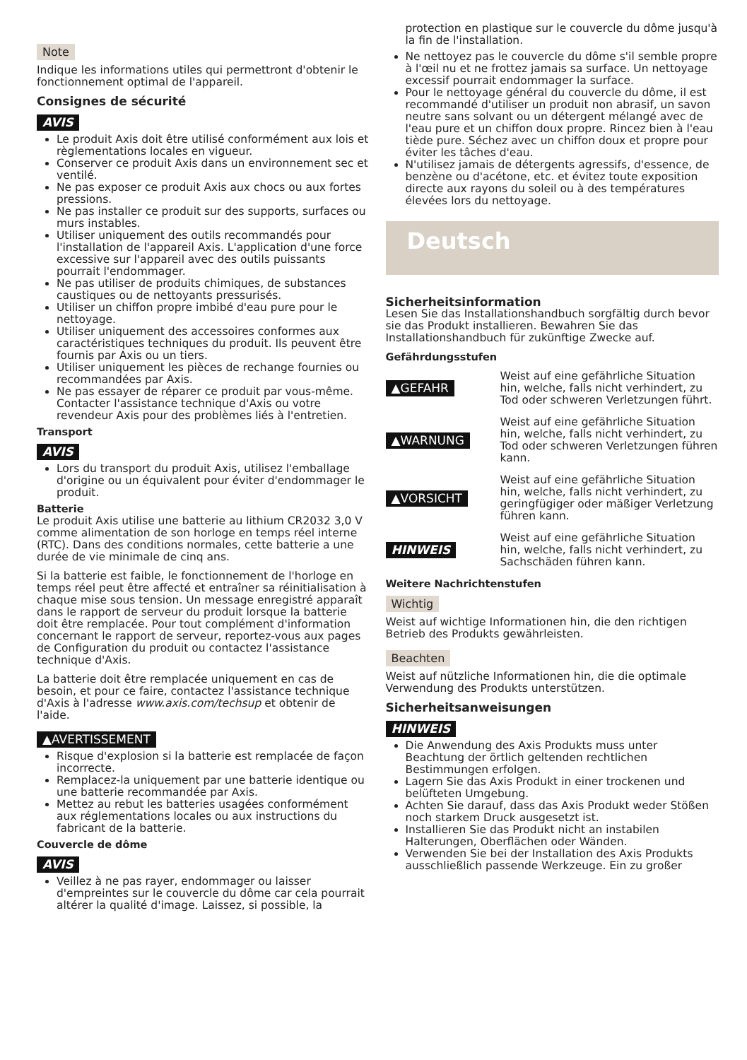Note
Indique les informations utiles qui permettront d'obtenir le fonctionnement optimal de l'appareil.
Consignes de sécurité
AVIS
Le produit Axis doit être utilisé conformément aux lois et règlementations locales en vigueur.
Conserver ce produit Axis dans un environnement sec et ventilé.
Ne pas exposer ce produit Axis aux chocs ou aux fortes pressions.
Ne pas installer ce produit sur des supports, surfaces ou murs instables.
Utiliser uniquement des outils recommandés pour l'installation de l'appareil Axis. L'application d'une force excessive sur l'appareil avec des outils puissants pourrait l'endommager.
Ne pas utiliser de produits chimiques, de substances caustiques ou de nettoyants pressurisés.
Utiliser un chiffon propre imbibé d'eau pure pour le nettoyage.
Utiliser uniquement des accessoires conformes aux caractéristiques techniques du produit. Ils peuvent être fournis par Axis ou un tiers.
Utiliser uniquement les pièces de rechange fournies ou recommandées par Axis.
Ne pas essayer de réparer ce produit par vous-même. Contacter l'assistance technique d'Axis ou votre revendeur Axis pour des problèmes liés à l'entretien.
Transport
AVIS
Lors du transport du produit Axis, utilisez l'emballage d'origine ou un équivalent pour éviter d'endommager le produit.
Batterie
Le produit Axis utilise une batterie au lithium CR2032 3,0 V comme alimentation de son horloge en temps réel interne (RTC). Dans des conditions normales, cette batterie a une durée de vie minimale de cinq ans.
Si la batterie est faible, le fonctionnement de l'horloge en temps réel peut être affecté et entraîner sa réinitialisation à chaque mise sous tension. Un message enregistré apparaît dans le rapport de serveur du produit lorsque la batterie doit être remplacée. Pour tout complément d'information concernant le rapport de serveur, reportez-vous aux pages de Configuration du produit ou contactez l'assistance technique d'Axis.
La batterie doit être remplacée uniquement en cas de besoin, et pour ce faire, contactez l'assistance technique d'Axis à l'adresse www.axis.com/techsup et obtenir de l'aide.
▲AVERTISSEMENT
Risque d'explosion si la batterie est remplacée de façon incorrecte.
Remplacez-la uniquement par une batterie identique ou une batterie recommandée par Axis.
Mettez au rebut les batteries usagées conformément aux réglementations locales ou aux instructions du fabricant de la batterie.
Couvercle de dôme
AVIS
Veillez à ne pas rayer, endommager ou laisser d'empreintes sur le couvercle du dôme car cela pourrait altérer la qualité d'image. Laissez, si possible, la
protection en plastique sur le couvercle du dôme jusqu'à la fin de l'installation.
Ne nettoyez pas le couvercle du dôme s'il semble propre à l'œil nu et ne frottez jamais sa surface. Un nettoyage excessif pourrait endommager la surface.
Pour le nettoyage général du couvercle du dôme, il est recommandé d'utiliser un produit non abrasif, un savon neutre sans solvant ou un détergent mélangé avec de l'eau pure et un chiffon doux propre. Rincez bien à l'eau tiède pure. Séchez avec un chiffon doux et propre pour éviter les tâches d'eau.
N'utilisez jamais de détergents agressifs, d'essence, de benzène ou d'acétone, etc. et évitez toute exposition directe aux rayons du soleil ou à des températures élevées lors du nettoyage.
Deutsch
Sicherheitsinformation
Lesen Sie das Installationshandbuch sorgfältig durch bevor sie das Produkt installieren. Bewahren Sie das Installationshandbuch für zukünftige Zwecke auf.
Gefährdungsstufen
▲GEFAHR
Weist auf eine gefährliche Situation hin, welche, falls nicht verhindert, zu Tod oder schweren Verletzungen führt.
▲WARNUNG
Weist auf eine gefährliche Situation hin, welche, falls nicht verhindert, zu Tod oder schweren Verletzungen führen kann.
▲VORSICHT
Weist auf eine gefährliche Situation hin, welche, falls nicht verhindert, zu geringfügiger oder mäßiger Verletzung führen kann.
HINWEIS
Weist auf eine gefährliche Situation hin, welche, falls nicht verhindert, zu Sachschäden führen kann.
Weitere Nachrichtenstufen
Wichtig
Weist auf wichtige Informationen hin, die den richtigen Betrieb des Produkts gewährleisten.
Beachten
Weist auf nützliche Informationen hin, die die optimale Verwendung des Produkts unterstützen.
Sicherheitsanweisungen
HINWEIS
Die Anwendung des Axis Produkts muss unter Beachtung der örtlich geltenden rechtlichen Bestimmungen erfolgen.
Lagern Sie das Axis Produkt in einer trockenen und belüfteten Umgebung.
Achten Sie darauf, dass das Axis Produkt weder Stößen noch starkem Druck ausgesetzt ist.
Installieren Sie das Produkt nicht an instabilen Halterungen, Oberflächen oder Wänden.
Verwenden Sie bei der Installation des Axis Produkts ausschließlich passende Werkzeuge. Ein zu großer